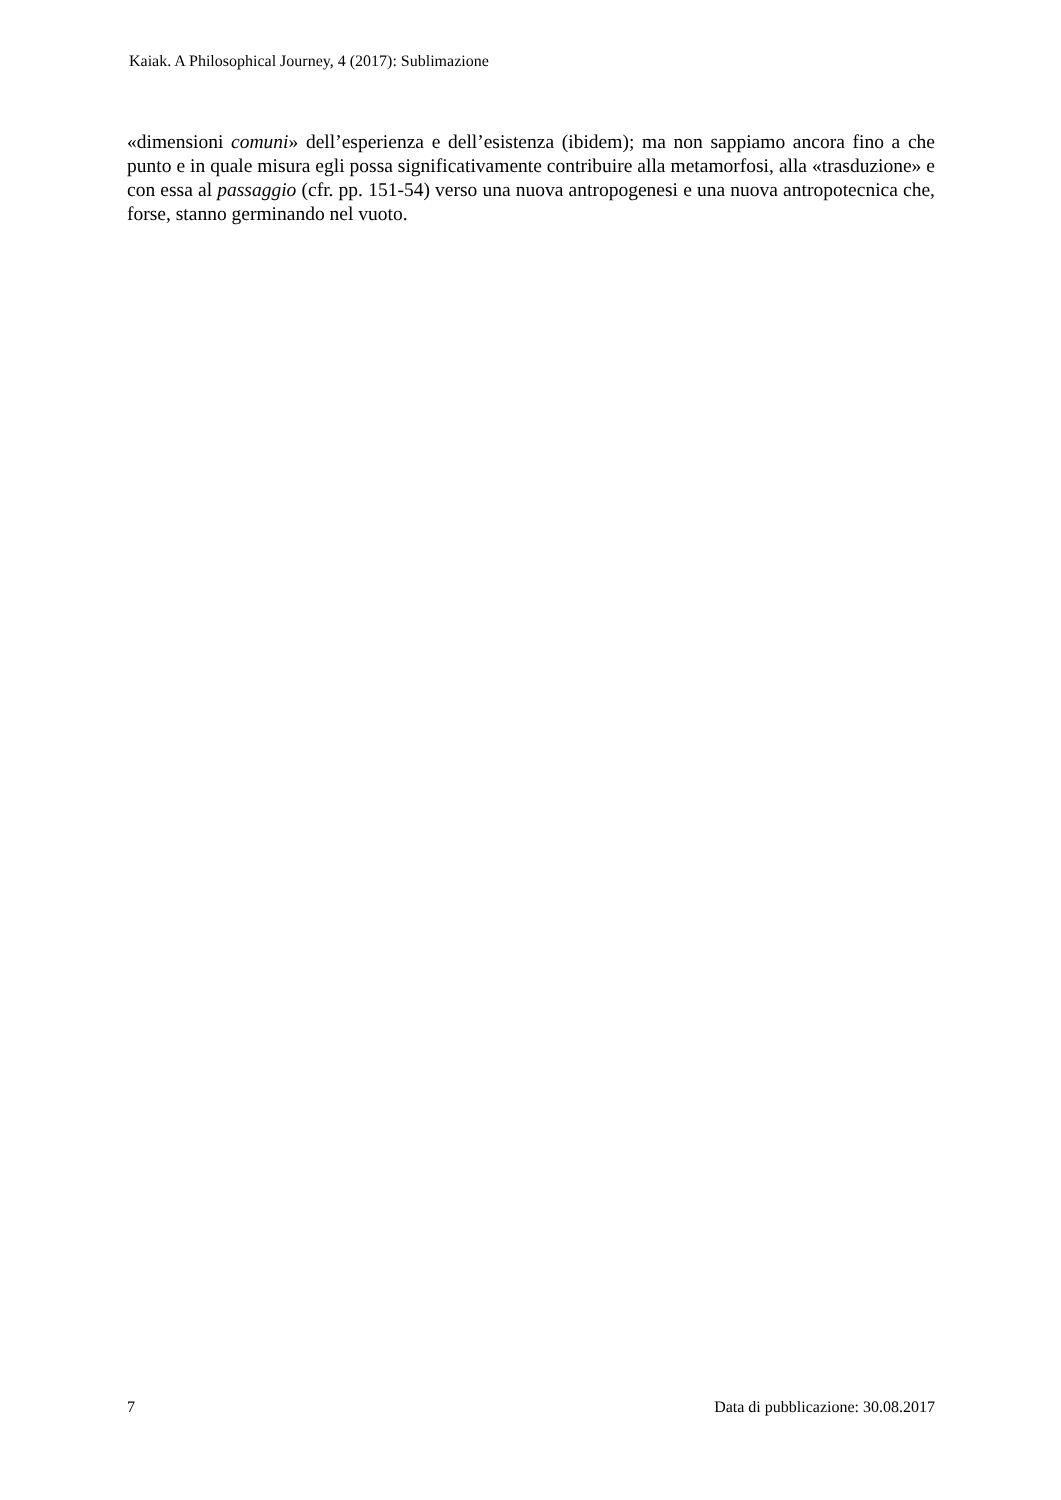Kaiak. A Philosophical Journey, 4 (2017): Sublimazione
«dimensioni comuni» dell’esperienza e dell’esistenza (ibidem); ma non sappiamo ancora fino a che punto e in quale misura egli possa significativamente contribuire alla metamorfosi, alla «trasduzione» e con essa al passaggio (cfr. pp. 151-54) verso una nuova antropogenesi e una nuova antropotecnica che, forse, stanno germinando nel vuoto.
7 Data di pubblicazione: 30.08.2017